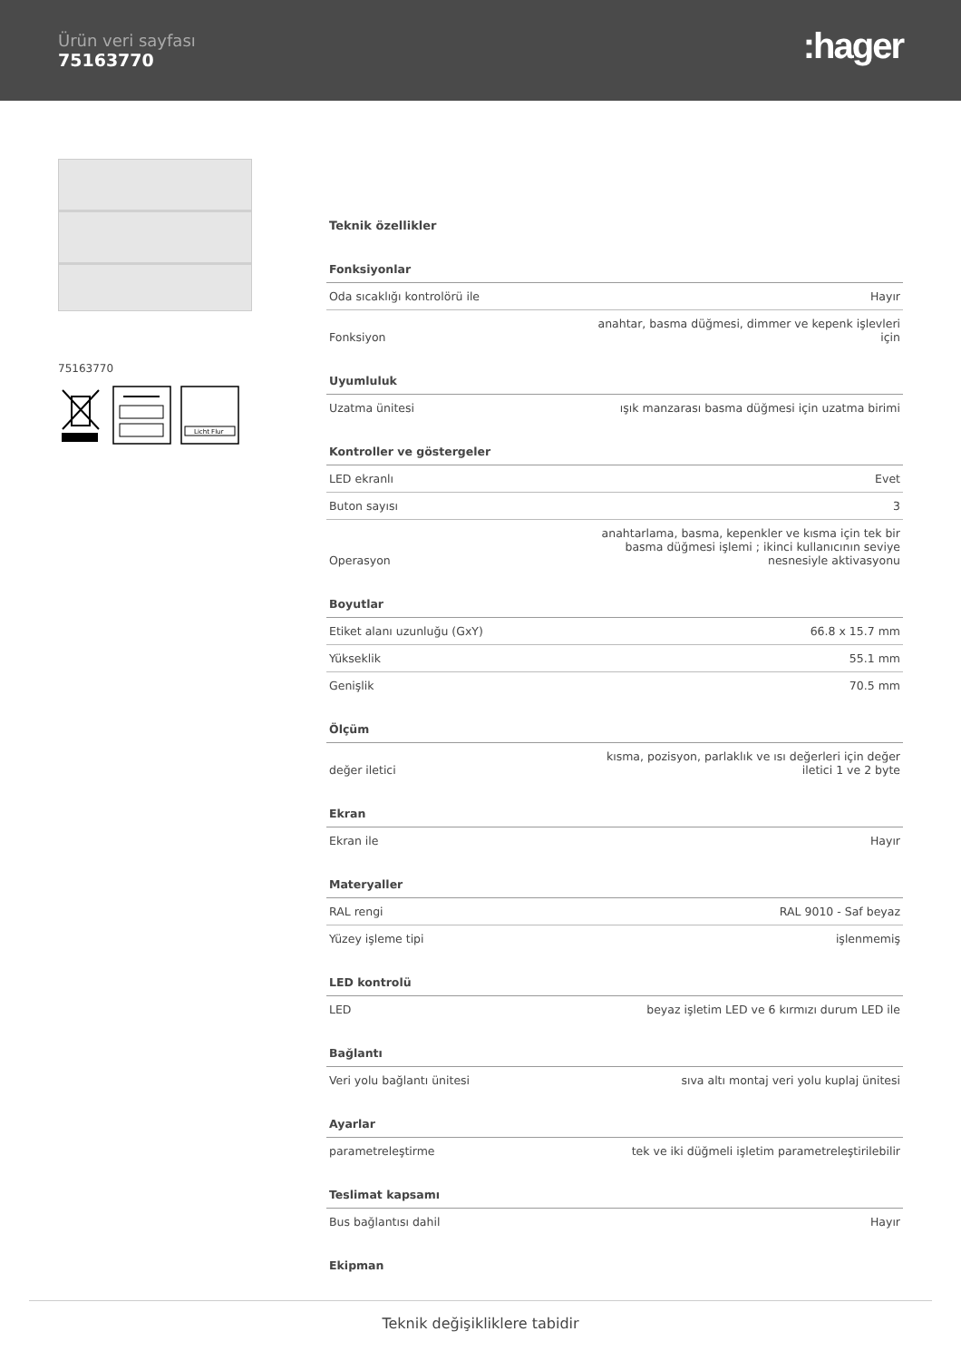Ürün veri sayfası
75163770
:hager
75163770
Licht Flur
| Teknik özellikler | |
| Fonksiyonlar | |
| Oda sıcaklığı kontrolörü ile | Hayır |
| Fonksiyon | anahtar, basma düğmesi, dimmer ve kepenk işlevleri için |
| Uyumluluk | |
| Uzatma ünitesi | ışık manzarası basma düğmesi için uzatma birimi |
| Kontroller ve göstergeler | |
| LED ekranlı | Evet |
| Buton sayısı | 3 |
| Operasyon | anahtarlama, basma, kepenkler ve kısma için tek bir basma düğmesi işlemi ; ikinci kullanıcının seviye nesnesiyle aktivasyonu |
| Boyutlar | |
| Etiket alanı uzunluğu (GxY) | 66.8 x 15.7 mm |
| Yükseklik | 55.1 mm |
| Genişlik | 70.5 mm |
| Ölçüm | |
| değer iletici | kısma, pozisyon, parlaklık ve ısı değerleri için değer iletici 1 ve 2 byte |
| Ekran | |
| Ekran ile | Hayır |
| Materyaller | |
| RAL rengi | RAL 9010 - Saf beyaz |
| Yüzey işleme tipi | işlenmemiş |
| LED kontrolü | |
| LED | beyaz işletim LED ve 6 kırmızı durum LED ile |
| Bağlantı | |
| Veri yolu bağlantı ünitesi | sıva altı montaj veri yolu kuplaj ünitesi |
| Ayarlar | |
| parametreleştirme | tek ve iki düğmeli işletim parametreleştirilebilir |
| Teslimat kapsamı | |
| Bus bağlantısı dahil | Hayır |
| Ekipman | |
Teknik değişikliklere tabidir